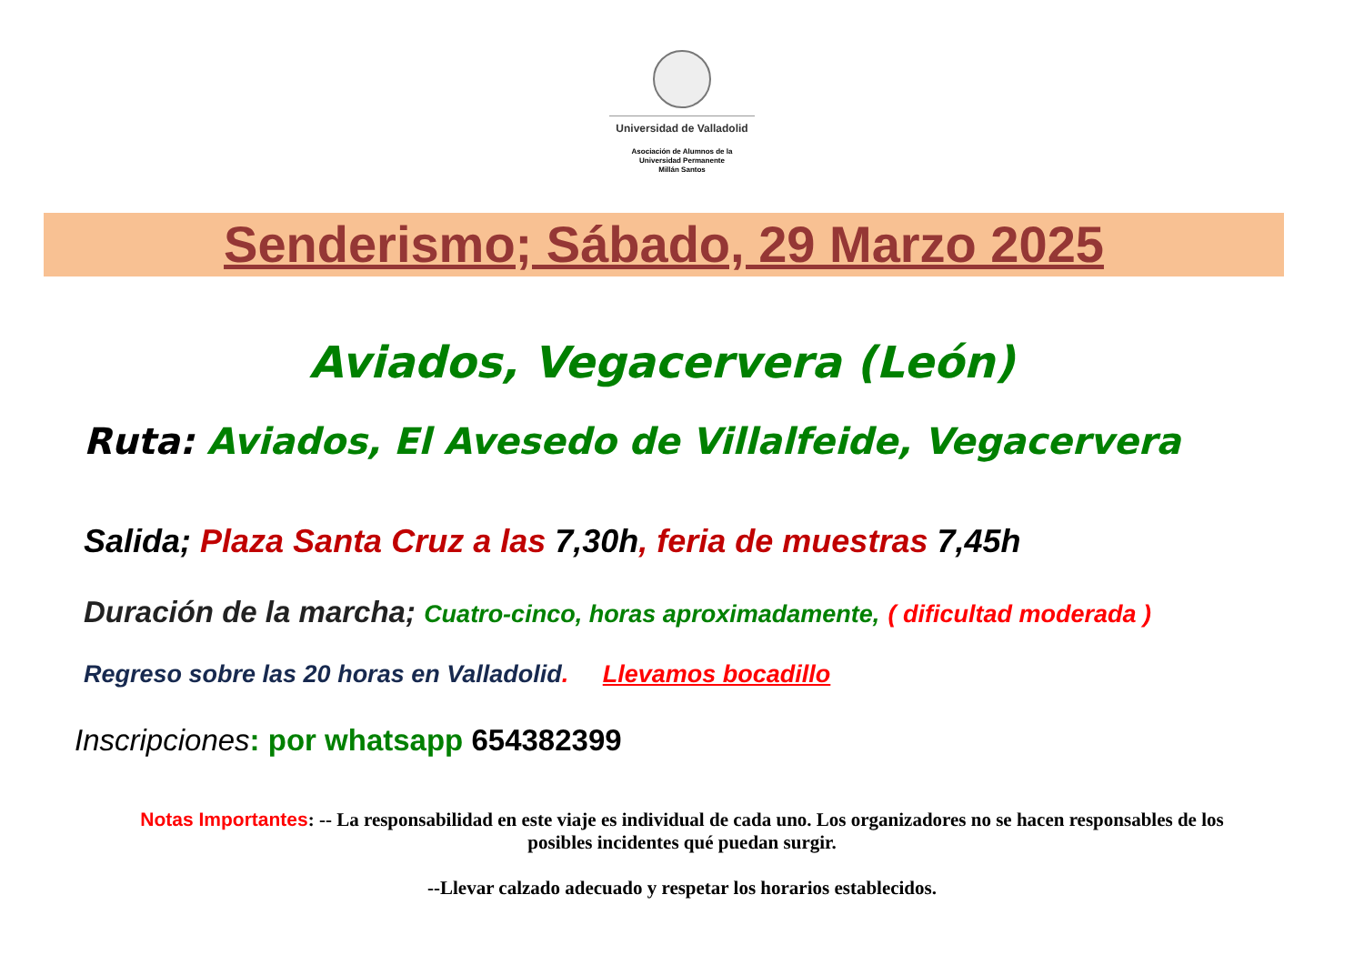Universidad de Valladolid
Asociación de Alumnos de la
Universidad Permanente
Millán Santos
Senderismo; Sábado, 29 Marzo 2025
Aviados, Vegacervera (León)
Ruta: Aviados, El Avesedo de Villalfeide, Vegacervera
Salida; Plaza Santa Cruz a las 7,30h, feria de muestras 7,45h
Duración de la marcha; Cuatro-cinco, horas aproximadamente, ( dificultad moderada )
Regreso sobre las 20 horas en Valladolid. Llevamos bocadillo
Inscripciones: por whatsapp 654382399
Notas Importantes: -- La responsabilidad en este viaje es individual de cada uno. Los organizadores no se hacen responsables de los posibles incidentes qué puedan surgir.
--Llevar calzado adecuado y respetar los horarios establecidos.